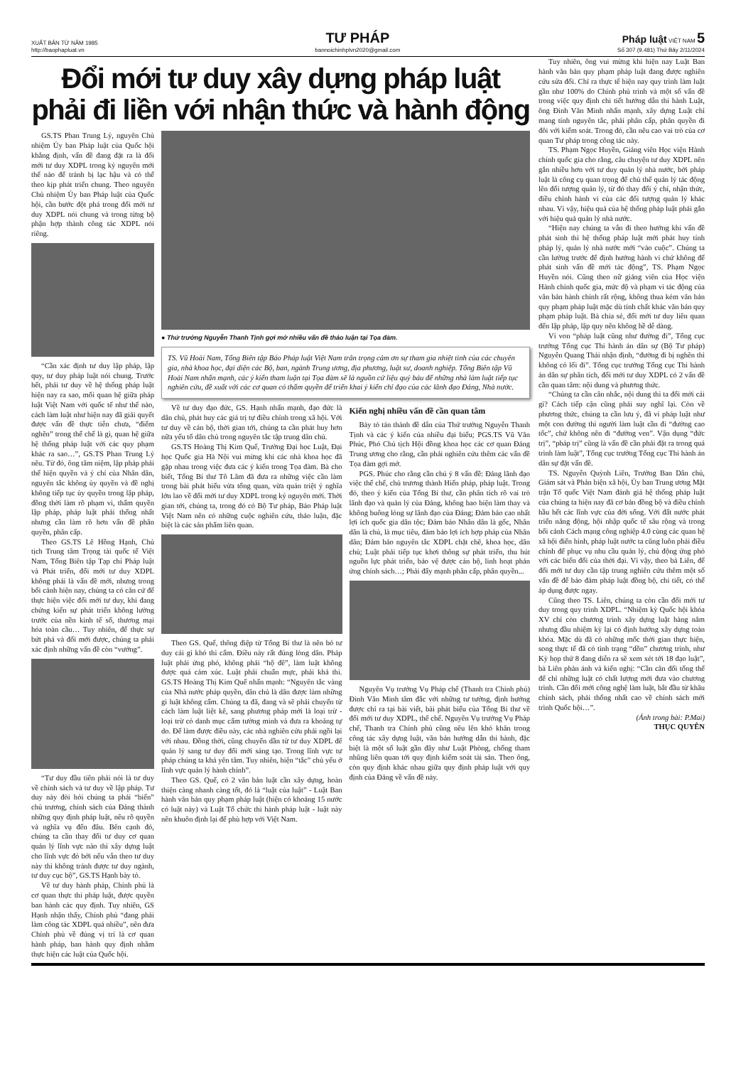XUẤT BẢN TỪ NĂM 1985
http://baophapluat.vn
TƯ PHÁP
bannoichinhplvn2020@gmail.com
Pháp luật VIỆT NAM 5
Số 307 (9.481) Thứ Bảy 2/11/2024
Đổi mới tư duy xây dựng pháp luật phải đi liền với nhận thức và hành động
GS.TS Phan Trung Lý, nguyên Chủ nhiệm Ủy ban Pháp luật của Quốc hội khẳng định, vấn đề đang đặt ra là đổi mới tư duy XDPL trong kỷ nguyên mới thế nào để tránh bị lạc hậu và có thể theo kịp phát triển chung. Theo nguyên Chủ nhiệm Ủy ban Pháp luật của Quốc hội, cần bước đột phá trong đổi mới tư duy XDPL nói chung và trong từng bộ phận hợp thành công tác XDPL nói riêng.
“Cần xác định tư duy lập pháp, lập quy, tư duy pháp luật nói chung. Trước hết, phải tư duy về hệ thống pháp luật hiện nay ra sao, mối quan hệ giữa pháp luật Việt Nam với quốc tế như thế nào, cách làm luật như hiện nay đã giải quyết được vấn đề thực tiễn chưa, “điểm nghẽn” trong thể chế là gì, quan hệ giữa hệ thống pháp luật với các quy phạm khác ra sao…”, GS.TS Phan Trung Lý nêu. Từ đó, ông tâm niệm, lập pháp phải thể hiện quyền và ý chí của Nhân dân, nguyên tắc không ủy quyền và đề nghị không tiếp tục ủy quyền trong lập pháp, đồng thời làm rõ phạm vi, thẩm quyền lập pháp, pháp luật phải thống nhất nhưng cần làm rõ hơn vấn đề phân quyền, phân cấp.
Theo GS.TS Lê Hồng Hạnh, Chủ tịch Trung tâm Trọng tài quốc tế Việt Nam, Tổng Biên tập Tạp chí Pháp luật và Phát triển, đổi mới tư duy XDPL không phải là vấn đề mới, nhưng trong bối cảnh hiện nay, chúng ta có căn cứ để thực hiện việc đổi mới tư duy, khi đang chứng kiến sự phát triển không lường trước của nền kinh tế số, thương mại hóa toàn cầu… Tuy nhiên, để thực sự bứt phá và đổi mới được, chúng ta phải xác định những vấn đề còn “vướng”.
“Tư duy đầu tiên phải nói là tư duy về chính sách và tư duy về lập pháp. Tư duy này đòi hỏi chúng ta phải “biến” chủ trương, chính sách của Đảng thành những quy định pháp luật, nêu rõ quyền và nghĩa vụ đến đâu. Bên cạnh đó, chúng ta cần thay đổi tư duy cơ quan quản lý lĩnh vực nào thì xây dựng luật cho lĩnh vực đó bởi nếu vẫn theo tư duy này thì không tránh được tư duy ngành, tư duy cục bộ”, GS.TS Hạnh bày tỏ.
Về tư duy hành pháp, Chính phủ là cơ quan thực thi pháp luật, được quyền ban hành các quy định. Tuy nhiên, GS Hạnh nhận thấy, Chính phủ “đang phải làm công tác XDPL quá nhiều”, nên đưa Chính phủ về đúng vị trí là cơ quan hành pháp, ban hành quy định nhằm thực hiện các luật của Quốc hội.
● Thứ trưởng Nguyễn Thanh Tịnh gợi mở nhiều vấn đề thảo luận tại Tọa đàm.
TS. Vũ Hoài Nam, Tổng Biên tập Báo Pháp luật Việt Nam trân trọng cảm ơn sự tham gia nhiệt tình của các chuyên gia, nhà khoa học, đại diện các Bộ, ban, ngành Trung ương, địa phương, luật sư, doanh nghiệp. Tổng Biên tập Vũ Hoài Nam nhấn mạnh, các ý kiến tham luận tại Tọa đàm sẽ là nguồn cứ liệu quý báu để những nhà làm luật tiếp tục nghiên cứu, đề xuất với các cơ quan có thẩm quyền để triển khai ý kiến chỉ đạo của các lãnh đạo Đảng, Nhà nước.
Về tư duy đạo đức, GS. Hạnh nhấn mạnh, đạo đức là dân chủ, phát huy các giá trị tự điều chỉnh trong xã hội. Với tư duy về cán bộ, thời gian tới, chúng ta cần phát huy hơn nữa yếu tố dân chủ trong nguyên tắc tập trung dân chủ.
GS.TS Hoàng Thị Kim Quế, Trường Đại học Luật, Đại học Quốc gia Hà Nội vui mừng khi các nhà khoa học đã gặp nhau trong việc đưa các ý kiến trong Tọa đàm. Bà cho biết, Tổng Bí thư Tô Lâm đã đưa ra những việc cần làm trong bài phát biểu vừa tổng quan, vừa quán triệt ý nghĩa lớn lao về đổi mới tư duy XDPL trong kỷ nguyên mới. Thời gian tới, chúng ta, trong đó có Bộ Tư pháp, Báo Pháp luật Việt Nam nên có những cuộc nghiên cứu, thảo luận, đặc biệt là các sản phẩm liên quan.
Theo GS. Quế, thông điệp từ Tổng Bí thư là nên bỏ tư duy cái gì khó thì cấm. Điều này rất đúng lòng dân. Pháp luật phải ứng phó, không phải “hộ đê”, làm luật không được quá cảm xúc. Luật phải chuẩn mực, phải khả thi. GS.TS Hoàng Thị Kim Quế nhấn mạnh: “Nguyên tắc vàng của Nhà nước pháp quyền, dân chủ là dân được làm những gì luật không cấm. Chúng ta đã, đang và sẽ phải chuyển từ cách làm luật liệt kê, sang phương pháp mới là loại trừ - loại trừ có danh mục cấm tường minh và đưa ra khoảng tự do. Để làm được điều này, các nhà nghiên cứu phải ngồi lại với nhau. Đồng thời, cũng chuyển dần từ tư duy XDPL để quản lý sang tư duy đổi mới sáng tạo. Trong lĩnh vực tư pháp chúng ta khá yên tâm. Tuy nhiên, hiện “tắc” chủ yếu ở lĩnh vực quản lý hành chính”.
Theo GS. Quế, có 2 văn bản luật cần xây dựng, hoàn thiện càng nhanh càng tốt, đó là “luật của luật” - Luật Ban hành văn bản quy phạm pháp luật (hiện có khoảng 15 nước có luật này) và Luật Tổ chức thi hành pháp luật - luật này nên khuôn định lại để phù hợp với Việt Nam.
Kiến nghị nhiều vấn đề cần quan tâm
Bày tỏ tán thành đề dẫn của Thứ trưởng Nguyễn Thanh Tịnh và các ý kiến của nhiều đại biểu; PGS.TS Vũ Văn Phúc, Phó Chủ tịch Hội đồng khoa học các cơ quan Đảng Trung ương cho rằng, cần phải nghiên cứu thêm các vấn đề Tọa đàm gợi mở.
PGS. Phúc cho rằng cần chú ý 8 vấn đề: Đảng lãnh đạo việc thể chế, chủ trương thành Hiến pháp, pháp luật. Trong đó, theo ý kiến của Tổng Bí thư, cần phân tích rõ vai trò lãnh đạo và quản lý của Đảng, không bao biện làm thay và không buông lỏng sự lãnh đạo của Đảng; Đảm bảo cao nhất lợi ích quốc gia dân tộc; Đảm bảo Nhân dân là gốc, Nhân dân là chủ, là mục tiêu, đảm bảo lợi ích hợp pháp của Nhân dân; Đảm bảo nguyên tắc XDPL chặt chẽ, khoa học, dân chủ; Luật phải tiếp tục khơi thông sự phát triển, thu hút nguồn lực phát triển, bảo vệ được cán bộ, linh hoạt phản ứng chính sách…; Phải đẩy mạnh phân cấp, phân quyền...
Nguyên Vụ trưởng Vụ Pháp chế (Thanh tra Chính phủ) Đinh Văn Minh tâm đắc với những tư tưởng, định hướng được chỉ ra tại bài viết, bài phát biểu của Tổng Bí thư về đổi mới tư duy XDPL, thể chế. Nguyên Vụ trưởng Vụ Pháp chế, Thanh tra Chính phủ cũng nêu lên khó khăn trong công tác xây dựng luật, văn bản hướng dẫn thi hành, đặc biệt là một số luật gần đây như Luật Phòng, chống tham nhũng liên quan tới quy định kiểm soát tài sản. Theo ông, còn quy định khác nhau giữa quy định pháp luật với quy định của Đảng về vấn đề này.
Tuy nhiên, ông vui mừng khi hiện nay Luật Ban hành văn bản quy phạm pháp luật đang được nghiên cứu sửa đổi. Chỉ ra thực tế hiện nay quy trình làm luật gần như 100% do Chính phủ trình và một số vấn đề trong việc quy định chi tiết hướng dẫn thi hành Luật, ông Đinh Văn Minh nhấn mạnh, xây dựng Luật chỉ mang tính nguyên tắc, phải phân cấp, phân quyền đi đôi với kiểm soát. Trong đó, cần nêu cao vai trò của cơ quan Tư pháp trong công tác này.
TS. Phạm Ngọc Huyền, Giảng viên Học viện Hành chính quốc gia cho rằng, câu chuyện tư duy XDPL nên gắn nhiều hơn với tư duy quản lý nhà nước, bởi pháp luật là công cụ quan trọng để chủ thể quản lý tác động lên đối tượng quản lý, từ đó thay đổi ý chí, nhận thức, điều chỉnh hành vi của các đối tượng quản lý khác nhau. Vì vậy, hiệu quả của hệ thống pháp luật phải gắn với hiệu quả quản lý nhà nước.
“Hiện nay chúng ta vẫn đi theo hướng khi vấn đề phát sinh thì hệ thống pháp luật mới phát huy tính pháp lý, quản lý nhà nước mới “vào cuộc”. Chúng ta cần lường trước để định hướng hành vi chứ không để phát sinh vấn đề mới tác động”, TS. Phạm Ngọc Huyền nói. Cũng theo nữ giảng viên của Học viện Hành chính quốc gia, mức độ và phạm vi tác động của văn bản hành chính rất rộng, không thua kém văn bản quy phạm pháp luật mặc dù tính chất khác văn bản quy phạm pháp luật. Bà chia sẻ, đổi mới tư duy liên quan đến lập pháp, lập quy nên không hề dễ dàng.
Ví von “pháp luật cũng như đường đi”, Tổng cục trưởng Tổng cục Thi hành án dân sự (Bộ Tư pháp) Nguyễn Quang Thái nhận định, “đường đi bị nghẽn thì không có lối đi”. Tổng cục trưởng Tổng cục Thi hành án dân sự phân tích, đổi mới tư duy XDPL có 2 vấn đề cần quan tâm: nội dung và phương thức.
“Chúng ta cần cân nhắc, nội dung thì ta đổi mới cái gì? Cách tiếp cận cũng phải suy nghĩ lại. Còn về phương thức, chúng ta cần lưu ý, đã ví pháp luật như một con đường thì người làm luật cần đi “đường cao tốc”, chứ không nên đi “đường ven”. Vận dụng “đức trị”, “pháp trị” cũng là vấn đề cần phải đặt ra trong quá trình làm luật”, Tổng cục trưởng Tổng cục Thi hành án dân sự đặt vấn đề.
TS. Nguyễn Quỳnh Liên, Trưởng Ban Dân chủ, Giám sát và Phản biện xã hội, Ủy ban Trung ương Mặt trận Tổ quốc Việt Nam đánh giá hệ thống pháp luật của chúng ta hiện nay đã cơ bản đồng bộ và điều chỉnh hầu hết các lĩnh vực của đời sống. Với đất nước phát triển năng động, hội nhập quốc tế sâu rộng và trong bối cảnh Cách mạng công nghiệp 4.0 cùng các quan hệ xã hội điển hình, pháp luật nước ta cũng luôn phải điều chỉnh để phục vụ nhu cầu quản lý, chủ động ứng phó với các biến đổi của thời đại. Vì vậy, theo bà Liên, để đổi mới tư duy cần tập trung nghiên cứu thêm một số vấn đề để bảo đảm pháp luật đồng bộ, chi tiết, có thể áp dụng được ngay.
Cũng theo TS. Liên, chúng ta còn cần đổi mới tư duy trong quy trình XDPL. “Nhiệm kỳ Quốc hội khóa XV chỉ còn chương trình xây dựng luật hàng năm nhưng đầu nhiệm kỳ lại có định hướng xây dựng toàn khóa. Mặc dù đã có những mốc thời gian thực hiện, song thực tế đã có tình trạng “dồn” chương trình, như Kỳ họp thứ 8 đang diễn ra sẽ xem xét tới 18 đạo luật”, bà Liên phản ánh và kiến nghị: “Cần cân đối tổng thể để chỉ những luật có chất lượng mới đưa vào chương trình. Cần đổi mới công nghệ làm luật, bắt đầu từ khâu chính sách, phải thống nhất cao về chính sách mới trình Quốc hội…”.
(Ảnh trong bài: P.Mai)
THỤC QUYÊN